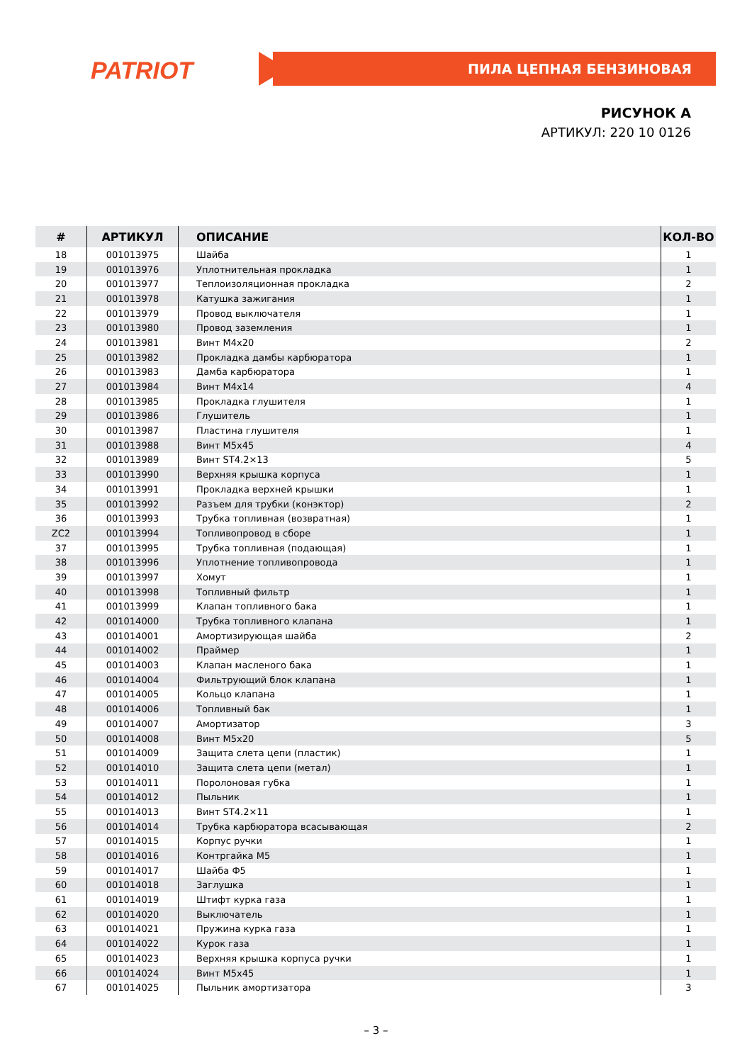PATRIOT ПИЛА ЦЕПНАЯ БЕНЗИНОВАЯ
РИСУНОК А
АРТИКУЛ: 220 10 0126
| # | АРТИКУЛ | ОПИСАНИЕ | КОЛ-ВО |
| --- | --- | --- | --- |
| 18 | 001013975 | Шайба | 1 |
| 19 | 001013976 | Уплотнительная прокладка | 1 |
| 20 | 001013977 | Теплоизоляционная прокладка | 2 |
| 21 | 001013978 | Катушка зажигания | 1 |
| 22 | 001013979 | Провод выключателя | 1 |
| 23 | 001013980 | Провод заземления | 1 |
| 24 | 001013981 | Винт M4x20 | 2 |
| 25 | 001013982 | Прокладка дамбы карбюратора | 1 |
| 26 | 001013983 | Дамба карбюратора | 1 |
| 27 | 001013984 | Винт M4x14 | 4 |
| 28 | 001013985 | Прокладка глушителя | 1 |
| 29 | 001013986 | Глушитель | 1 |
| 30 | 001013987 | Пластина глушителя | 1 |
| 31 | 001013988 | Винт M5x45 | 4 |
| 32 | 001013989 | Винт ST4.2×13 | 5 |
| 33 | 001013990 | Верхняя крышка корпуса | 1 |
| 34 | 001013991 | Прокладка верхней крышки | 1 |
| 35 | 001013992 | Разъем для трубки (конэктор) | 2 |
| 36 | 001013993 | Трубка топливная (возвратная) | 1 |
| ZC2 | 001013994 | Топливопровод в сборе | 1 |
| 37 | 001013995 | Трубка топливная (подающая) | 1 |
| 38 | 001013996 | Уплотнение топливопровода | 1 |
| 39 | 001013997 | Хомут | 1 |
| 40 | 001013998 | Топливный фильтр | 1 |
| 41 | 001013999 | Клапан топливного бака | 1 |
| 42 | 001014000 | Трубка топливного клапана | 1 |
| 43 | 001014001 | Амортизирующая шайба | 2 |
| 44 | 001014002 | Праймер | 1 |
| 45 | 001014003 | Клапан масленого бака | 1 |
| 46 | 001014004 | Фильтрующий блок клапана | 1 |
| 47 | 001014005 | Кольцо клапана | 1 |
| 48 | 001014006 | Топливный бак | 1 |
| 49 | 001014007 | Амортизатор | 3 |
| 50 | 001014008 | Винт M5x20 | 5 |
| 51 | 001014009 | Защита слета цепи (пластик) | 1 |
| 52 | 001014010 | Защита слета цепи (метал) | 1 |
| 53 | 001014011 | Поролоновая губка | 1 |
| 54 | 001014012 | Пыльник | 1 |
| 55 | 001014013 | Винт ST4.2×11 | 1 |
| 56 | 001014014 | Трубка карбюратора всасывающая | 2 |
| 57 | 001014015 | Корпус ручки | 1 |
| 58 | 001014016 | Контргайка M5 | 1 |
| 59 | 001014017 | Шайба Ф5 | 1 |
| 60 | 001014018 | Заглушка | 1 |
| 61 | 001014019 | Штифт курка газа | 1 |
| 62 | 001014020 | Выключатель | 1 |
| 63 | 001014021 | Пружина курка газа | 1 |
| 64 | 001014022 | Курок газа | 1 |
| 65 | 001014023 | Верхняя крышка корпуса ручки | 1 |
| 66 | 001014024 | Винт M5x45 | 1 |
| 67 | 001014025 | Пыльник амортизатора | 3 |
– 3 –